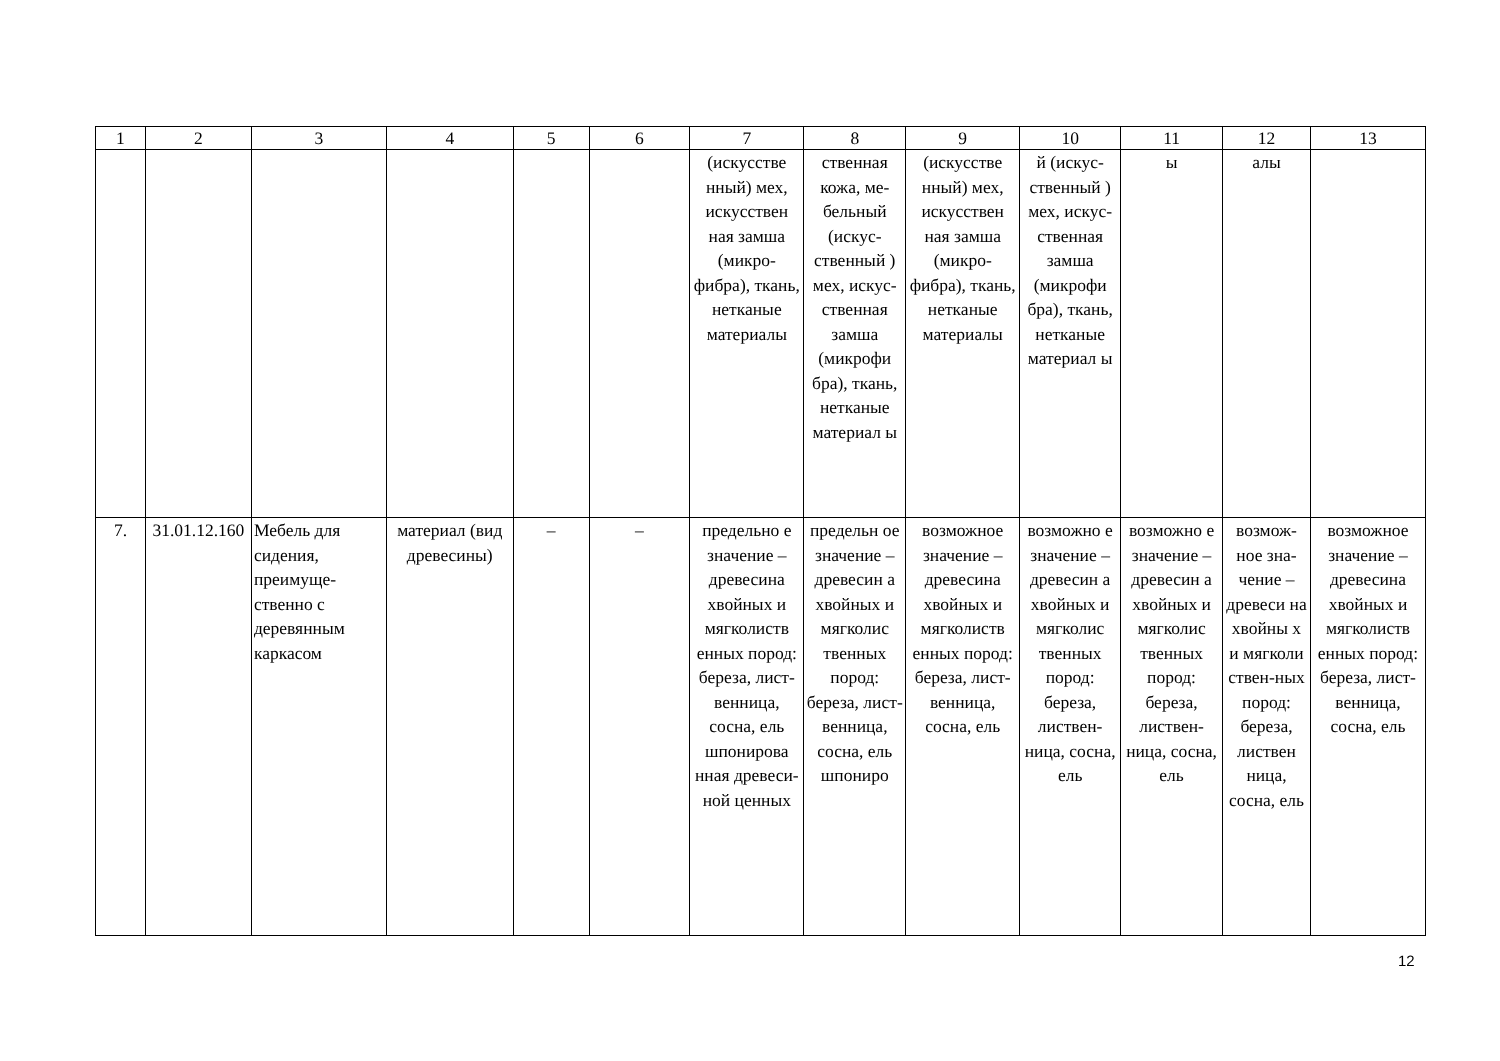| 1 | 2 | 3 | 4 | 5 | 6 | 7 | 8 | 9 | 10 | 11 | 12 | 13 |
| --- | --- | --- | --- | --- | --- | --- | --- | --- | --- | --- | --- | --- |
| | | | | | | (искусстве нный) мех, искусствен ная замша (микро-фибра), ткань, нетканые материалы | ственная кожа, ме-бельный (искус-ственный ) мех, искус-ственная замша (микрофи бра), ткань, нетканые материал ы | (искусстве нный) мех, искусствен ная замша (микро-фибра), ткань, нетканые материалы | й (искус-ственный ) мех, искус-ственная замша (микрофи бра), ткань, нетканые материал ы | ы | алы | |
| 7. | 31.01.12.160 | Мебель для сидения, преимуще-ственно с деревянным каркасом | материал (вид древесины) | – | – | предельно е значение – древесина хвойных и мягколиств енных пород: береза, лист-венница, сосна, ель шпонирова нная древеси-ной ценных | предельн ое значение – древесин а хвойных и мягколис твенных пород: береза, лист-венница, сосна, ель шпониро | возможное значение – древесина хвойных и мягколиств енных пород: береза, лист-венница, сосна, ель | возможно е значение – древесин а хвойных и мягколис твенных пород: береза, листвен-ница, сосна, ель | возможно е значение – древесин а хвойных и мягколис твенных пород: береза, листвен-ница, сосна, ель | возмож-ное зна-чение – древеси на хвойны х и мягколи ствен-ных пород: береза, листвен ница, сосна, ель | возможное значение – древесина хвойных и мягколиств енных пород: береза, лист-венница, сосна, ель |
12